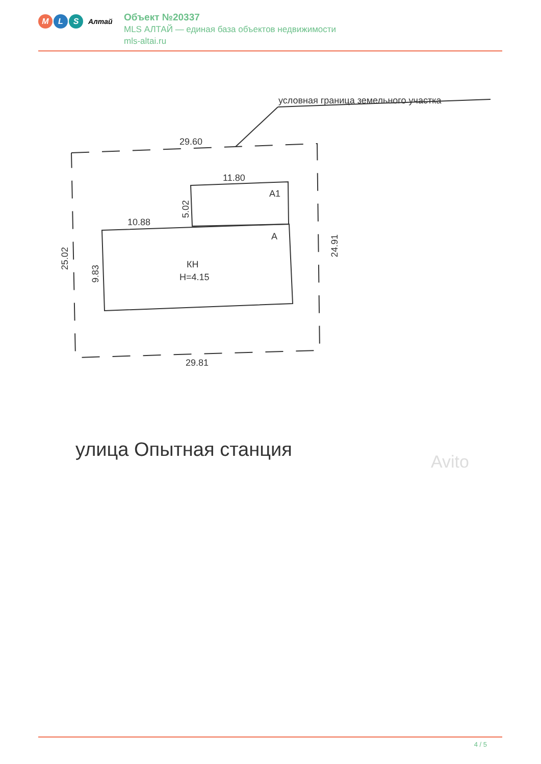M L S
Алтай
Объект №20337
MLS АЛТАЙ — единая база объектов недвижимости
mls-altai.ru
условная граница земельного участка
29.60
11.80
10.88
А1
А
КН
Н=4.15
29.81
25.02
9.83
5.02
24.91
улица Опытная станция
Avito
4 / 5